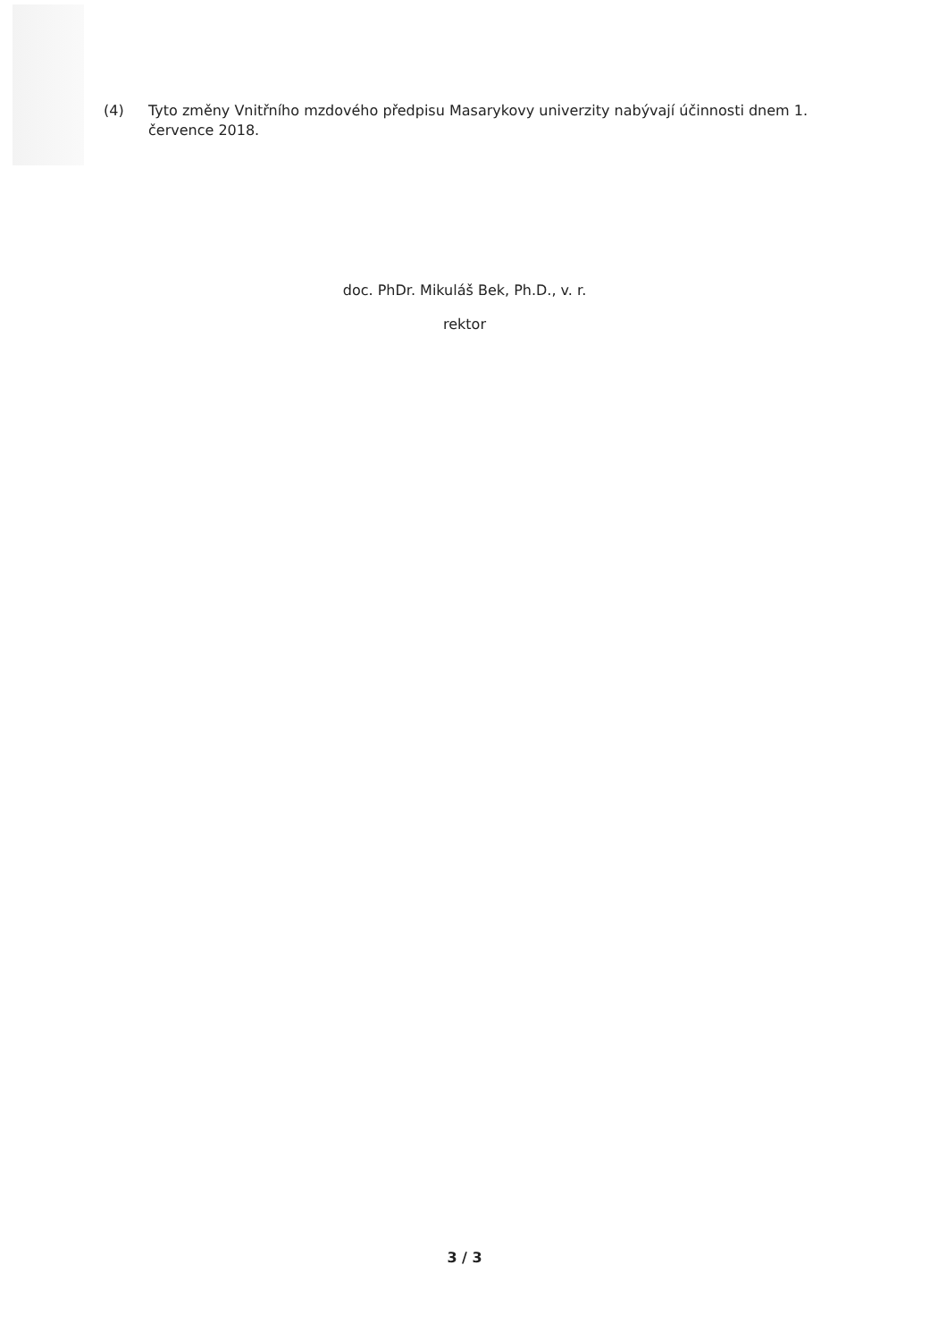(4) Tyto změny Vnitřního mzdového předpisu Masarykovy univerzity nabývají účinnosti dnem 1. července 2018.
doc. PhDr. Mikuláš Bek, Ph.D., v. r.
rektor
3 / 3